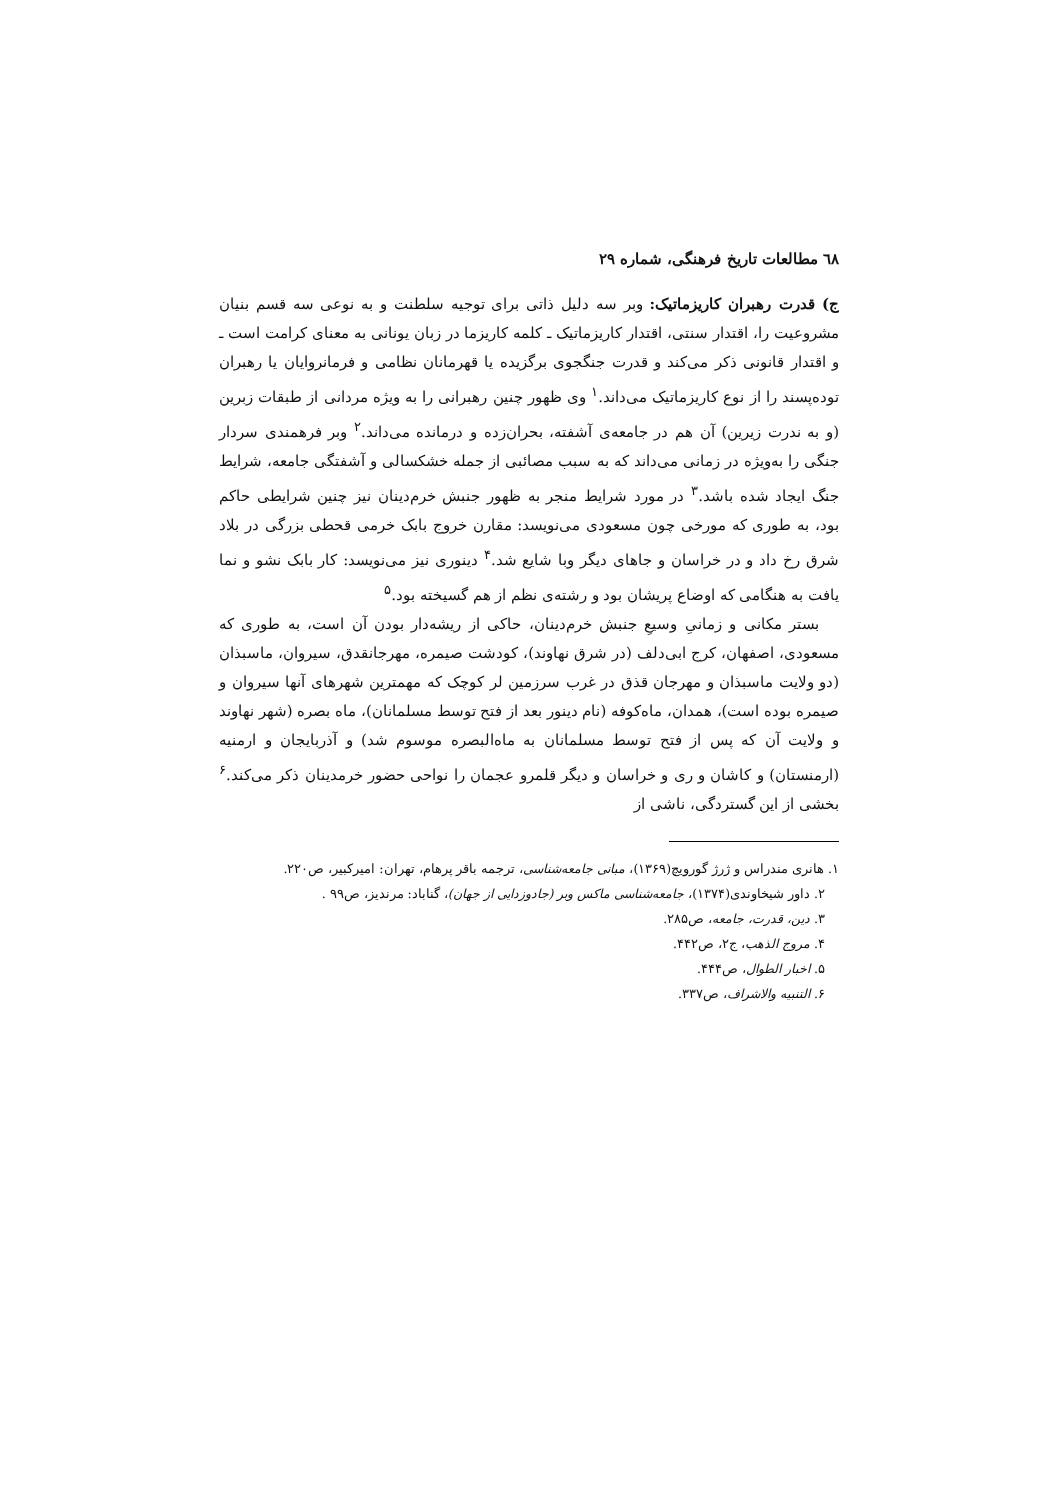٦٨ مطالعات تاریخ فرهنگی، شماره ۲۹
ج) قدرت رهبران کاریزماتیک: وبر سه دلیل ذاتی برای توجیه سلطنت و به نوعی سه قسم بنیان مشروعیت را، اقتدار سنتی، اقتدار کاریزماتیک ـ کلمه کاریزما در زبان یونانی به معنای کرامت است ـ و اقتدار قانونی ذکر می‌کند و قدرت جنگجوی برگزیده یا قهرمانان نظامی و فرمانروایان یا رهبران توده‌پسند را از نوع کاریزماتیک می‌داند.<sup>۱</sup> وی ظهور چنین رهبرانی را به ویژه مردانی از طبقات زبرین (و به ندرت زیرین) آن هم در جامعه‌ی آشفته، بحران‌زده و درمانده می‌داند.<sup>۲</sup> وبر فرهمندی سردار جنگی را به‌ویژه در زمانی می‌داند که به سبب مصائبی از جمله خشکسالی و آشفتگی جامعه، شرایط جنگ ایجاد شده باشد.<sup>۳</sup> در مورد شرایط منجر به ظهور جنبش خرم‌دینان نیز چنین شرایطی حاکم بود، به طوری که مورخی چون مسعودی می‌نویسد: مقارن خروج بابک خرمی قحطی بزرگی در بلاد شرق رخ داد و در خراسان و جاهای دیگر وبا شایع شد.<sup>۴</sup> دینوری نیز می‌نویسد: کار بابک نشو و نما یافت به هنگامی که اوضاع پریشان بود و رشته‌ی نظم از هم گسیخته بود.<sup>۵</sup>
بستر مکانی و زمانیِ وسیعِ جنبش خرم‌دینان، حاکی از ریشه‌دار بودن آن است، به طوری که مسعودی، اصفهان، کرج ابی‌دلف (در شرق نهاوند)، کودشت صیمره، مهرجانقدق، سیروان، ماسبذان (دو ولایت ماسبذان و مهرجان قذق در غرب سرزمین لر کوچک که مهمترین شهرهای آنها سیروان و صیمره بوده است)، همدان، ماه‌کوفه (نام دینور بعد از فتح توسط مسلمانان)، ماه بصره (شهر نهاوند و ولایت آن که پس از فتح توسط مسلمانان به ماه‌البصره موسوم شد) و آذربایجان و ارمنیه (ارمنستان) و کاشان و ری و خراسان و دیگر قلمرو عجمان را نواحی حضور خرمدینان ذکر می‌کند.<sup>۶</sup> بخشی از این گستردگی، ناشی از
۱. هانری مندراس و ژرژ گورویچ(۱۳۶۹)، مبانی جامعه‌شناسی، ترجمه باقر پرهام، تهران: امیرکبیر، ص۲۲۰.
۲. داور شیخاوندی(۱۳۷۴)، جامعه‌شناسی ماکس وبر (جادوزدایی از جهان)، گناباد: مرندیز، ص۹۹ .
۳. دین، قدرت، جامعه، ص۲۸۵.
۴. مروج الذهب، ج۲، ص۴۴۲.
۵. اخبار الطوال، ص۴۴۴.
۶. التنبیه والاشراف، ص۳۳۷.